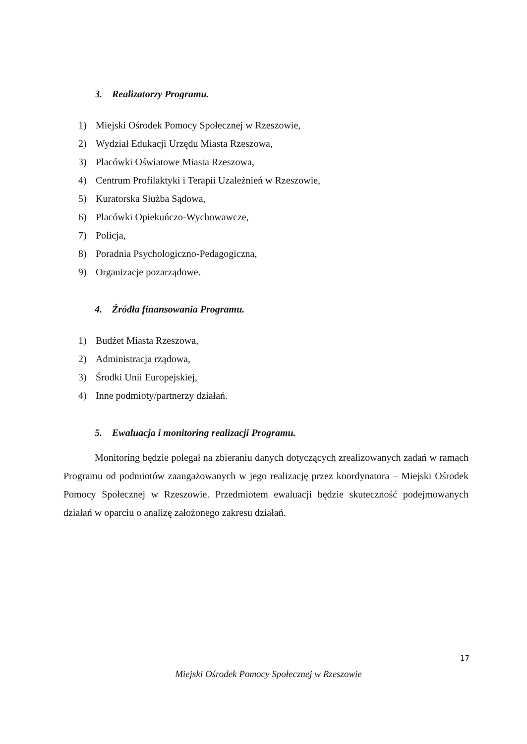3. Realizatorzy Programu.
1) Miejski Ośrodek Pomocy Społecznej w Rzeszowie,
2) Wydział Edukacji Urzędu Miasta Rzeszowa,
3) Placówki Oświatowe Miasta Rzeszowa,
4) Centrum Profilaktyki i Terapii Uzależnień w Rzeszowie,
5) Kuratorska Służba Sądowa,
6) Placówki Opiekuńczo-Wychowawcze,
7) Policja,
8) Poradnia Psychologiczno-Pedagogiczna,
9) Organizacje pozarządowe.
4. Źródła finansowania Programu.
1) Budżet Miasta Rzeszowa,
2) Administracja rządowa,
3) Środki Unii Europejskiej,
4) Inne podmioty/partnerzy działań.
5. Ewaluacja i monitoring realizacji Programu.
Monitoring będzie polegał na zbieraniu danych dotyczących zrealizowanych zadań w ramach Programu od podmiotów zaangażowanych w jego realizację przez koordynatora – Miejski Ośrodek Pomocy Społecznej w Rzeszowie. Przedmiotem ewaluacji będzie skuteczność podejmowanych działań w oparciu o analizę założonego zakresu działań.
17
Miejski Ośrodek Pomocy Społecznej w Rzeszowie